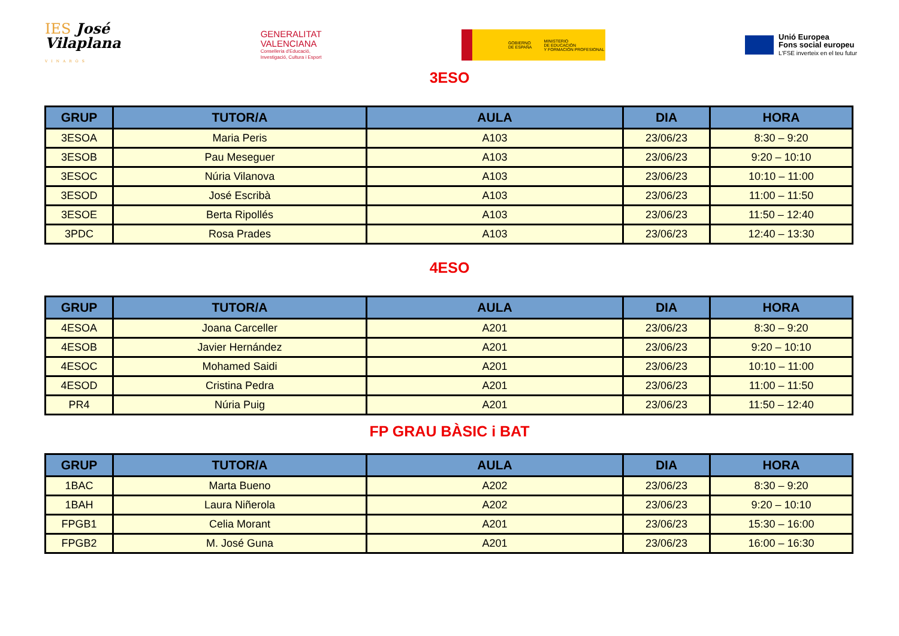IES José
Vilaplana
VINARÒS
GENERALITAT
VALENCIANA
Conselleria d'Educació,
Investigació, Cultura i Esport
GOBIERNO
DE ESPAÑA MINISTERIO
DE EDUCACIÓN
Y FORMACIÓN PROFESIONAL
Unió Europea
Fons social europeu
L'FSE inverteix en el teu futur
3ESO
| GRUP | TUTOR/A | AULA | DIA | HORA |
| --- | --- | --- | --- | --- |
| 3ESOA | Maria Peris | A103 | 23/06/23 | 8:30 – 9:20 |
| 3ESOB | Pau Meseguer | A103 | 23/06/23 | 9:20 – 10:10 |
| 3ESOC | Núria Vilanova | A103 | 23/06/23 | 10:10 – 11:00 |
| 3ESOD | José Escribà | A103 | 23/06/23 | 11:00 – 11:50 |
| 3ESOE | Berta Ripollés | A103 | 23/06/23 | 11:50 – 12:40 |
| 3PDC | Rosa Prades | A103 | 23/06/23 | 12:40 – 13:30 |
4ESO
| GRUP | TUTOR/A | AULA | DIA | HORA |
| --- | --- | --- | --- | --- |
| 4ESOA | Joana Carceller | A201 | 23/06/23 | 8:30 – 9:20 |
| 4ESOB | Javier Hernández | A201 | 23/06/23 | 9:20 – 10:10 |
| 4ESOC | Mohamed Saidi | A201 | 23/06/23 | 10:10 – 11:00 |
| 4ESOD | Cristina Pedra | A201 | 23/06/23 | 11:00 – 11:50 |
| PR4 | Núria Puig | A201 | 23/06/23 | 11:50 – 12:40 |
FP GRAU BÀSIC i BAT
| GRUP | TUTOR/A | AULA | DIA | HORA |
| --- | --- | --- | --- | --- |
| 1BAC | Marta Bueno | A202 | 23/06/23 | 8:30 – 9:20 |
| 1BAH | Laura Niñerola | A202 | 23/06/23 | 9:20 – 10:10 |
| FPGB1 | Celia Morant | A201 | 23/06/23 | 15:30 – 16:00 |
| FPGB2 | M. José Guna | A201 | 23/06/23 | 16:00 – 16:30 |